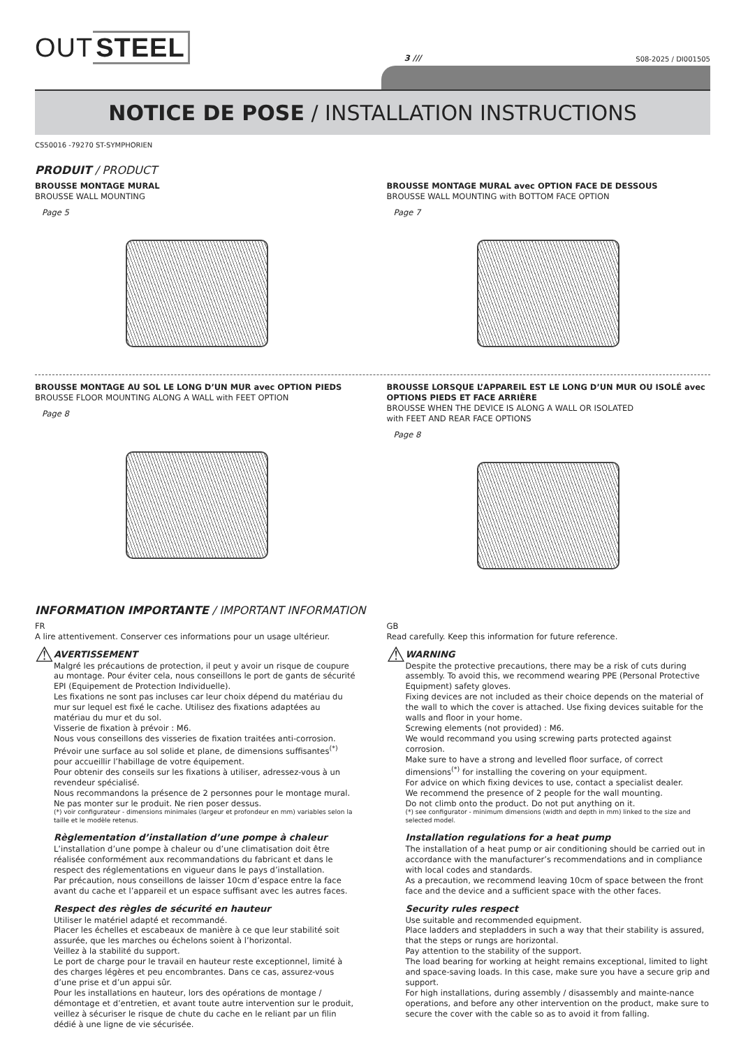OUT STEEL
3 ///
S08-2025 / DI001505
NOTICE DE POSE / INSTALLATION INSTRUCTIONS
CS50016 -79270 ST-SYMPHORIEN
PRODUIT / PRODUCT
BROUSSE MONTAGE MURAL
BROUSSE WALL MOUNTING
Page 5
BROUSSE MONTAGE MURAL avec OPTION FACE DE DESSOUS
BROUSSE WALL MOUNTING with BOTTOM FACE OPTION
Page 7
BROUSSE MONTAGE AU SOL LE LONG D’UN MUR avec OPTION PIEDS
BROUSSE FLOOR MOUNTING ALONG A WALL with FEET OPTION
Page 8
BROUSSE LORSQUE L’APPAREIL EST LE LONG D’UN MUR OU ISOLÉ avec OPTIONS PIEDS ET FACE ARRIÈRE
BROUSSE WHEN THE DEVICE IS ALONG A WALL OR ISOLATED
with FEET AND REAR FACE OPTIONS
Page 8
INFORMATION IMPORTANTE / IMPORTANT INFORMATION
FR
A lire attentivement. Conserver ces informations pour un usage ultérieur.
⚠
AVERTISSEMENT
Malgré les précautions de protection, il peut y avoir un risque de coupure au montage. Pour éviter cela, nous conseillons le port de gants de sécurité EPI (Equipement de Protection Individuelle).
Les fixations ne sont pas incluses car leur choix dépend du matériau du mur sur lequel est fixé le cache. Utilisez des fixations adaptées au matériau du mur et du sol.
Visserie de fixation à prévoir : M6.
Nous vous conseillons des visseries de fixation traitées anti-corrosion.
Prévoir une surface au sol solide et plane, de dimensions suffisantes<sup>(*)</sup> pour accueillir l’habillage de votre équipement.
Pour obtenir des conseils sur les fixations à utiliser, adressez-vous à un revendeur spécialisé.
Nous recommandons la présence de 2 personnes pour le montage mural. Ne pas monter sur le produit. Ne rien poser dessus.
(*) voir configurateur - dimensions minimales (largeur et profondeur en mm) variables selon la taille et le modèle retenus.
Règlementation d’installation d’une pompe à chaleur
L’installation d’une pompe à chaleur ou d’une climatisation doit être réalisée conformément aux recommandations du fabricant et dans le respect des réglementations en vigueur dans le pays d’installation.
Par précaution, nous conseillons de laisser 10cm d’espace entre la face avant du cache et l’appareil et un espace suffisant avec les autres faces.
Respect des règles de sécurité en hauteur
Utiliser le matériel adapté et recommandé.
Placer les échelles et escabeaux de manière à ce que leur stabilité soit assurée, que les marches ou échelons soient à l’horizontal.
Veillez à la stabilité du support.
Le port de charge pour le travail en hauteur reste exceptionnel, limité à des charges légères et peu encombrantes. Dans ce cas, assurez-vous d’une prise et d’un appui sûr.
Pour les installations en hauteur, lors des opérations de montage / démontage et d’entretien, et avant toute autre intervention sur le produit, veillez à sécuriser le risque de chute du cache en le reliant par un filin dédié à une ligne de vie sécurisée.
GB
Read carefully. Keep this information for future reference.
⚠
WARNING
Despite the protective precautions, there may be a risk of cuts during assembly. To avoid this, we recommend wearing PPE (Personal Protective Equipment) safety gloves.
Fixing devices are not included as their choice depends on the material of the wall to which the cover is attached. Use fixing devices suitable for the walls and floor in your home.
Screwing elements (not provided) : M6.
We would recommand you using screwing parts protected against corrosion.
Make sure to have a strong and levelled floor surface, of correct dimensions<sup>(*)</sup> for installing the covering on your equipment.
For advice on which fixing devices to use, contact a specialist dealer.
We recommend the presence of 2 people for the wall mounting.
Do not climb onto the product. Do not put anything on it.
(*) see configurator - minimum dimensions (width and depth in mm) linked to the size and selected model.
Installation regulations for a heat pump
The installation of a heat pump or air conditioning should be carried out in accordance with the manufacturer’s recommendations and in compliance with local codes and standards.
As a precaution, we recommend leaving 10cm of space between the front face and the device and a sufficient space with the other faces.
Security rules respect
Use suitable and recommended equipment.
Place ladders and stepladders in such a way that their stability is assured, that the steps or rungs are horizontal.
Pay attention to the stability of the support.
The load bearing for working at height remains exceptional, limited to light and space-saving loads. In this case, make sure you have a secure grip and support.
For high installations, during assembly / disassembly and mainte-nance operations, and before any other intervention on the product, make sure to secure the cover with the cable so as to avoid it from falling.